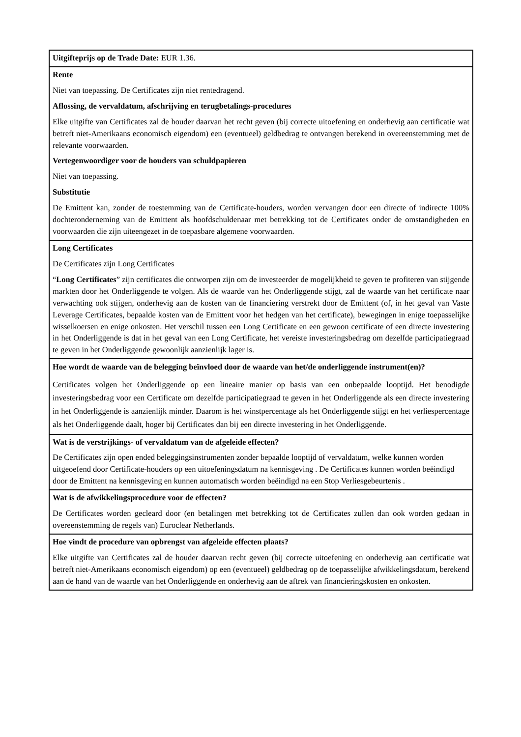| Uitgifteprijs op de Trade Date: EUR 1.36. |
| Rente Niet van toepassing. De Certificates zijn niet rentedragend. Aflossing, de vervaldatum, afschrijving en terugbetalings-procedures Elke uitgifte van Certificates zal de houder daarvan het recht geven (bij correcte uitoefening en onderhevig aan certificatie wat betreft niet-Amerikaans economisch eigendom) een (eventueel) geldbedrag te ontvangen berekend in overeenstemming met de relevante voorwaarden. Vertegenwoordiger voor de houders van schuldpapieren Niet van toepassing. Substitutie De Emittent kan, zonder de toestemming van de Certificate-houders, worden vervangen door een directe of indirecte 100% dochteronderneming van de Emittent als hoofdschuldenaar met betrekking tot de Certificates onder de omstandigheden en voorwaarden die zijn uiteengezet in de toepasbare algemene voorwaarden. |
| Long Certificates De Certificates zijn Long Certificates “ Long Certificates ” zijn certificates die ontworpen zijn om de investeerder de mogelijkheid te geven te profiteren van stijgende markten door het Onderliggende te volgen. Als de waarde van het Onderliggende stijgt, zal de waarde van het certificate naar verwachting ook stijgen, onderhevig aan de kosten van de financiering verstrekt door de Emittent (of, in het geval van Vaste Leverage Certificates, bepaalde kosten van de Emittent voor het hedgen van het certificate), bewegingen in enige toepasselijke wisselkoersen en enige onkosten. Het verschil tussen een Long Certificate en een gewoon certificate of een directe investering in het Onderliggende is dat in het geval van een Long Certificate, het vereiste investeringsbedrag om dezelfde participatiegraad te geven in het Onderliggende gewoonlijk aanzienlijk lager is. |
| Hoe wordt de waarde van de belegging beïnvloed door de waarde van het/de onderliggende instrument(en)? Certificates volgen het Onderliggende op een lineaire manier op basis van een onbepaalde looptijd. Het benodigde investeringsbedrag voor een Certificate om dezelfde participatiegraad te geven in het Onderliggende als een directe investering in het Onderliggende is aanzienlijk minder. Daarom is het winstpercentage als het Onderliggende stijgt en het verliespercentage als het Onderliggende daalt, hoger bij Certificates dan bij een directe investering in het Onderliggende. |
| Wat is de verstrijkings- of vervaldatum van de afgeleide effecten? De Certificates zijn open ended beleggingsinstrumenten zonder bepaalde looptijd of vervaldatum, welke kunnen worden uitgeoefend door Certificate-houders op een uitoefeningsdatum na kennisgeving . De Certificates kunnen worden beëindigd door de Emittent na kennisgeving en kunnen automatisch worden beëindigd na een Stop Verliesgebeurtenis . |
| Wat is de afwikkelingsprocedure voor de effecten? De Certificates worden gecleard door (en betalingen met betrekking tot de Certificates zullen dan ook worden gedaan in overeenstemming de regels van) Euroclear Netherlands. |
| Hoe vindt de procedure van opbrengst van afgeleide effecten plaats? Elke uitgifte van Certificates zal de houder daarvan recht geven (bij correcte uitoefening en onderhevig aan certificatie wat betreft niet-Amerikaans economisch eigendom) op een (eventueel) geldbedrag op de toepasselijke afwikkelingsdatum, berekend aan de hand van de waarde van het Onderliggende en onderhevig aan de aftrek van financieringskosten en onkosten. |